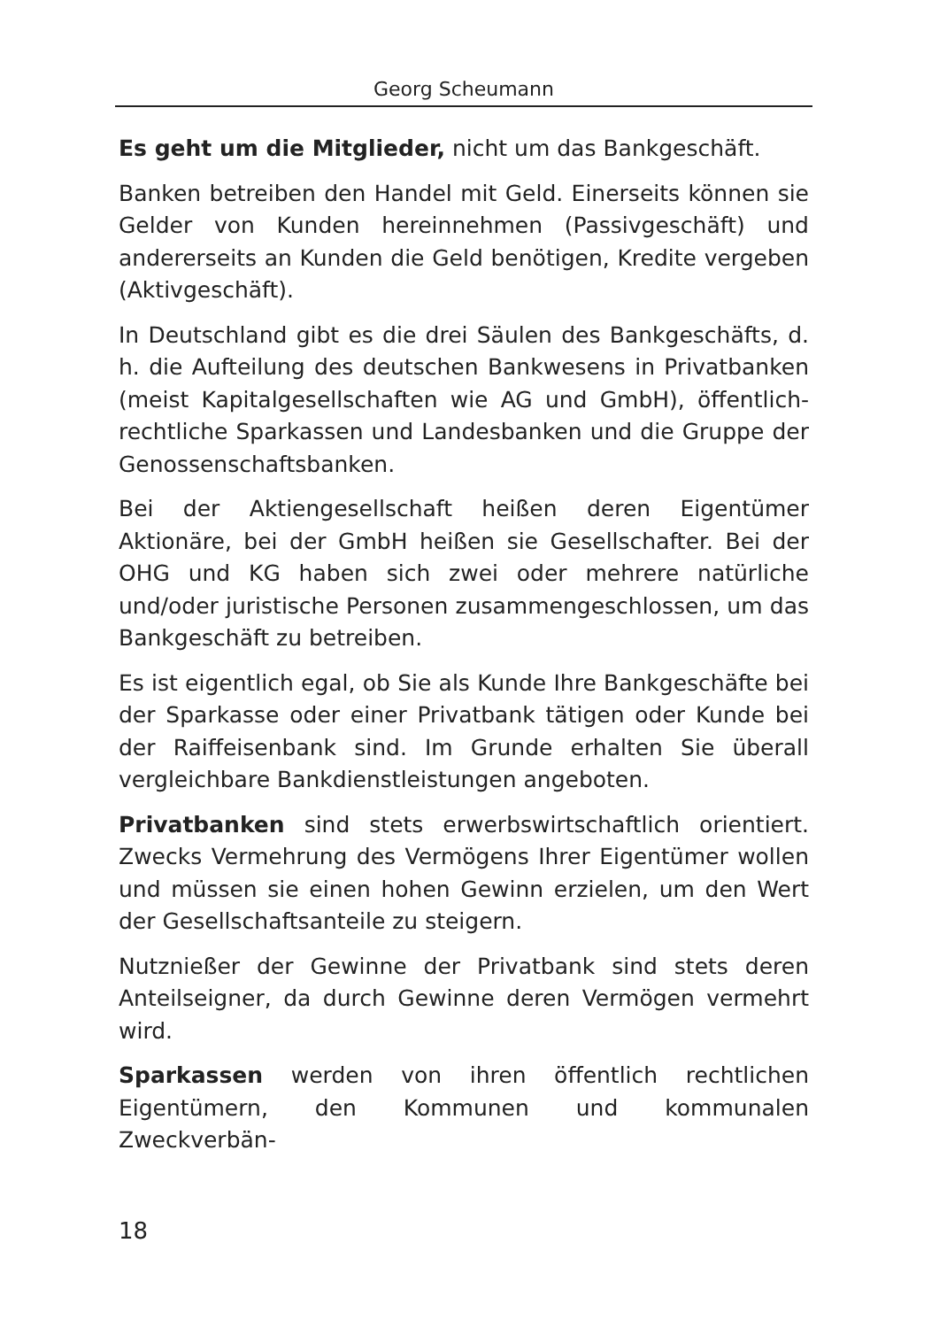Georg Scheumann
Es geht um die Mitglieder, nicht um das Bankgeschäft.
Banken betreiben den Handel mit Geld. Einerseits können sie Gelder von Kunden hereinnehmen (Passivgeschäft) und andererseits an Kunden die Geld benötigen, Kredite vergeben (Aktivgeschäft).
In Deutschland gibt es die drei Säulen des Bankgeschäfts, d. h. die Aufteilung des deutschen Bankwesens in Privatbanken (meist Kapitalgesellschaften wie AG und GmbH), öffentlich-rechtliche Sparkassen und Landesbanken und die Gruppe der Genossenschaftsbanken.
Bei der Aktiengesellschaft heißen deren Eigentümer Aktionäre, bei der GmbH heißen sie Gesellschafter. Bei der OHG und KG haben sich zwei oder mehrere natürliche und/oder juristische Personen zusammengeschlossen, um das Bankgeschäft zu betreiben.
Es ist eigentlich egal, ob Sie als Kunde Ihre Bankgeschäfte bei der Sparkasse oder einer Privatbank tätigen oder Kunde bei der Raiffeisenbank sind. Im Grunde erhalten Sie überall vergleichbare Bankdienstleistungen angeboten.
Privatbanken sind stets erwerbswirtschaftlich orientiert. Zwecks Vermehrung des Vermögens Ihrer Eigentümer wollen und müssen sie einen hohen Gewinn erzielen, um den Wert der Gesellschaftsanteile zu steigern.
Nutznießer der Gewinne der Privatbank sind stets deren Anteilseigner, da durch Gewinne deren Vermögen vermehrt wird.
Sparkassen werden von ihren öffentlich rechtlichen Eigentümern, den Kommunen und kommunalen Zweckverbän-
18